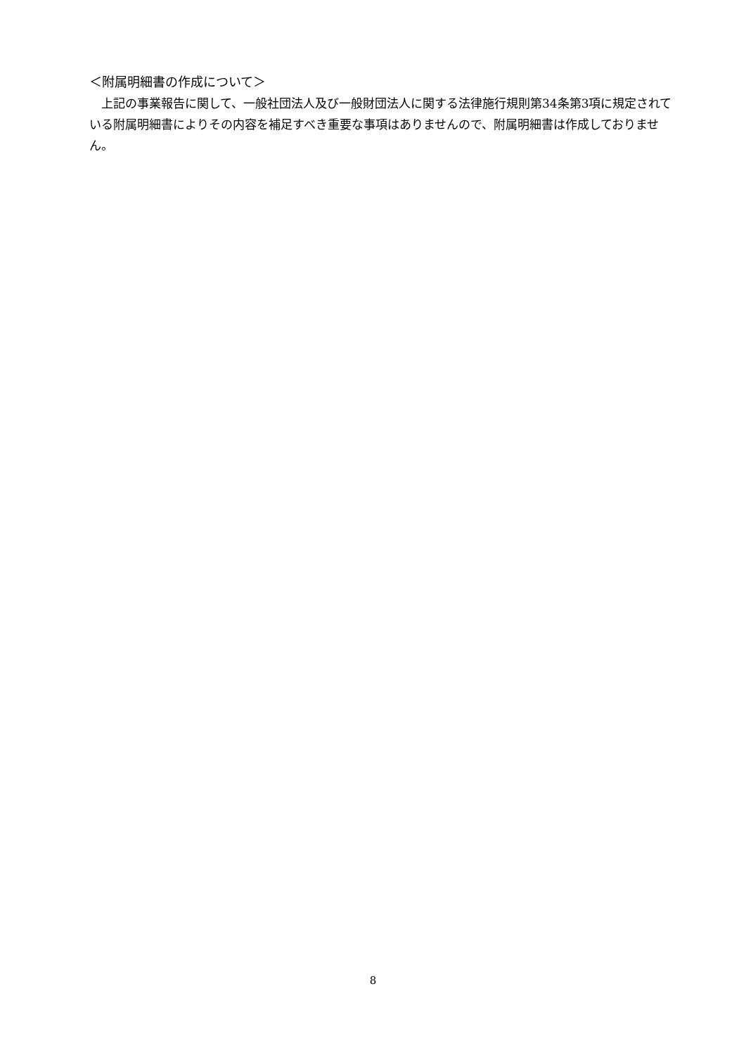＜附属明細書の作成について＞
　上記の事業報告に関して、一般社団法人及び一般財団法人に関する法律施行規則第34条第3項に規定されている附属明細書によりその内容を補足すべき重要な事項はありませんので、附属明細書は作成しておりません。
8